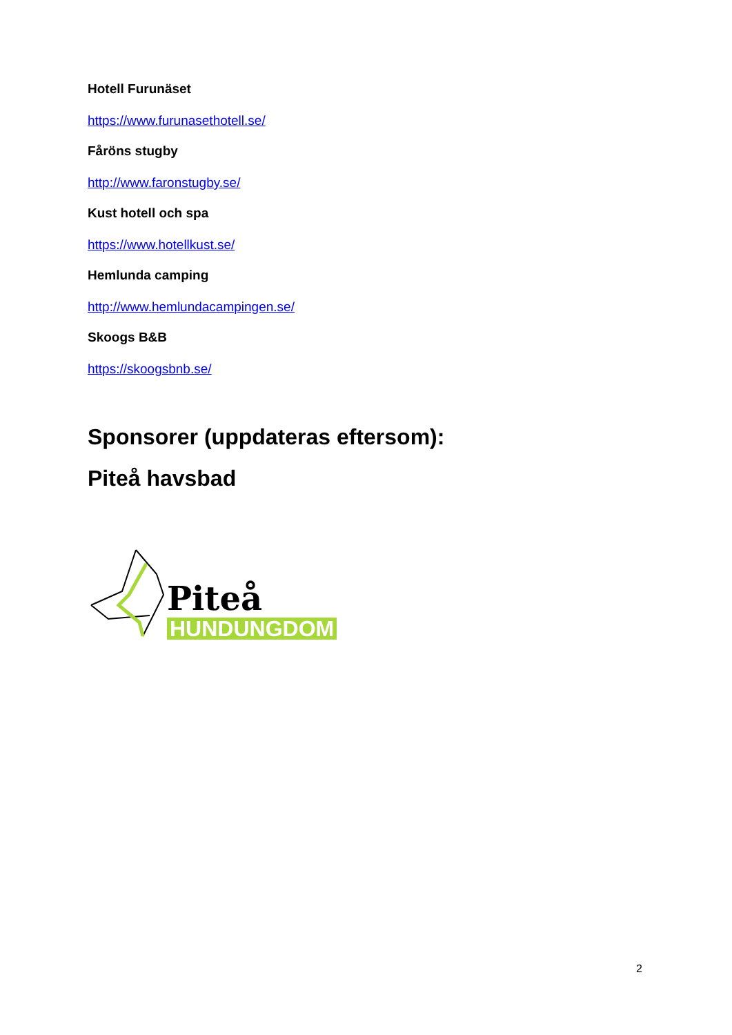Hotell Furunäset
https://www.furunasethotell.se/
Fåröns stugby
http://www.faronstugby.se/
Kust hotell och spa
https://www.hotellkust.se/
Hemlunda camping
http://www.hemlundacampingen.se/
Skoogs B&B
https://skoogsbnb.se/
Sponsorer (uppdateras eftersom):
Piteå havsbad
Piteå
HUNDUNGDOM
2